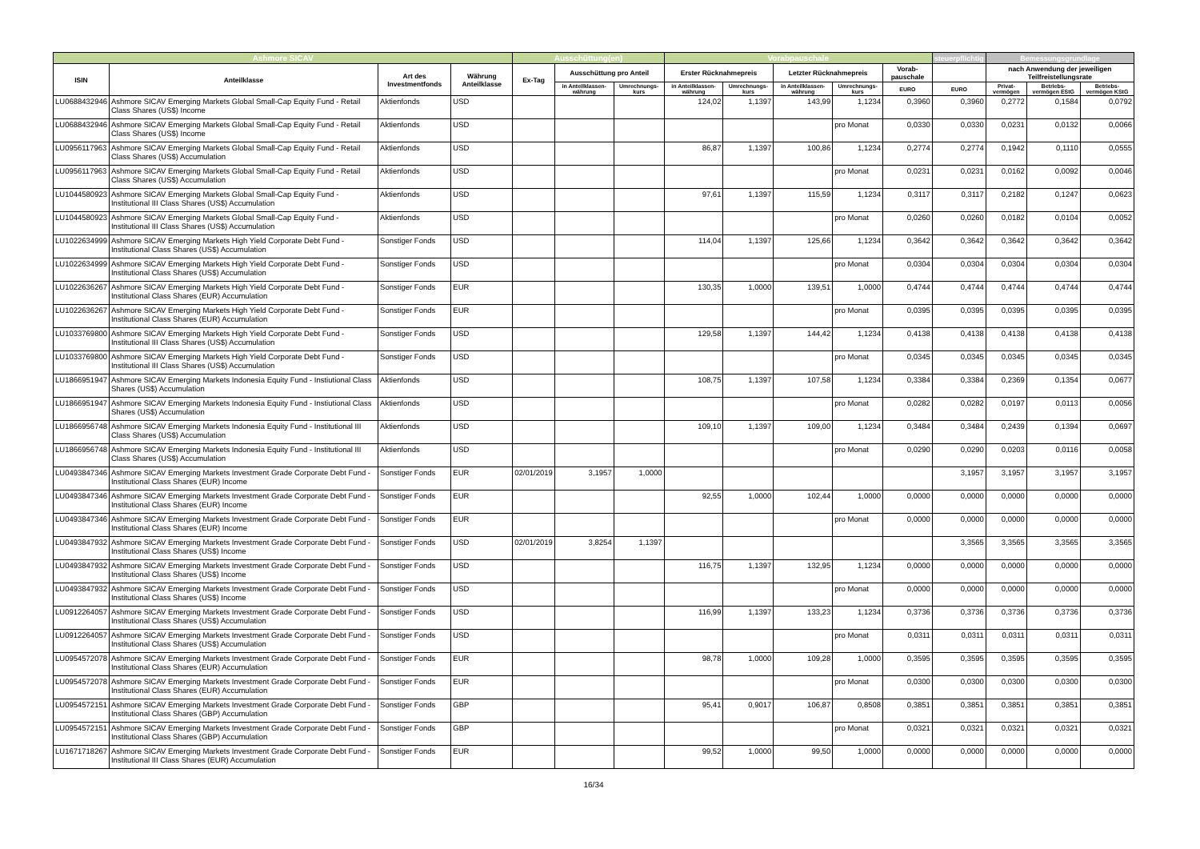| Ashmore SICAV | | | | Ausschüttung(en) | | | Vorabpauschale | | | | | steuerpflichtig | Bemessungsgrundlage | | |
| --- | --- | --- | --- | --- | --- | --- | --- | --- | --- | --- | --- | --- | --- | --- | --- |
| ISIN | Anteilklasse | Art des Investmentfonds | Währung Anteilklasse | Ex-Tag | Ausschüttung pro Anteil | | Erster Rücknahmepreis | | Letzter Rücknahmepreis | | Vorab-pauschale | | nach Anwendung der jeweiligen Teilfreistellungsrate | | |
| | | | | | in Anteilklassen-währung | Umrechnungs-kurs | in Anteilklassen-währung | Umrechnungs-kurs | in Anteilklassen-währung | Umrechnungs-kurs | EURO | EURO | Privat-vermögen | Betriebs-vermögen EStG | Betriebs-vermögen KStG |
| LU0688432946 | Ashmore SICAV Emerging Markets Global Small-Cap Equity Fund - Retail Class Shares (US$) Income | Aktienfonds | USD | | | | 124,02 | 1,1397 | 143,99 | 1,1234 | 0,3960 | 0,3960 | 0,2772 | 0,1584 | 0,0792 |
| LU0688432946 | Ashmore SICAV Emerging Markets Global Small-Cap Equity Fund - Retail Class Shares (US$) Income | Aktienfonds | USD | | | | | | | pro Monat | 0,0330 | 0,0330 | 0,0231 | 0,0132 | 0,0066 |
| LU0956117963 | Ashmore SICAV Emerging Markets Global Small-Cap Equity Fund - Retail Class Shares (US$) Accumulation | Aktienfonds | USD | | | | 86,87 | 1,1397 | 100,86 | 1,1234 | 0,2774 | 0,2774 | 0,1942 | 0,1110 | 0,0555 |
| LU0956117963 | Ashmore SICAV Emerging Markets Global Small-Cap Equity Fund - Retail Class Shares (US$) Accumulation | Aktienfonds | USD | | | | | | | pro Monat | 0,0231 | 0,0231 | 0,0162 | 0,0092 | 0,0046 |
| LU1044580923 | Ashmore SICAV Emerging Markets Global Small-Cap Equity Fund - Institutional III Class Shares (US$) Accumulation | Aktienfonds | USD | | | | 97,61 | 1,1397 | 115,59 | 1,1234 | 0,3117 | 0,3117 | 0,2182 | 0,1247 | 0,0623 |
| LU1044580923 | Ashmore SICAV Emerging Markets Global Small-Cap Equity Fund - Institutional III Class Shares (US$) Accumulation | Aktienfonds | USD | | | | | | | pro Monat | 0,0260 | 0,0260 | 0,0182 | 0,0104 | 0,0052 |
| LU1022634999 | Ashmore SICAV Emerging Markets High Yield Corporate Debt Fund - Institutional Class Shares (US$) Accumulation | Sonstiger Fonds | USD | | | | 114,04 | 1,1397 | 125,66 | 1,1234 | 0,3642 | 0,3642 | 0,3642 | 0,3642 | 0,3642 |
| LU1022634999 | Ashmore SICAV Emerging Markets High Yield Corporate Debt Fund - Institutional Class Shares (US$) Accumulation | Sonstiger Fonds | USD | | | | | | | pro Monat | 0,0304 | 0,0304 | 0,0304 | 0,0304 | 0,0304 |
| LU1022636267 | Ashmore SICAV Emerging Markets High Yield Corporate Debt Fund - Institutional Class Shares (EUR) Accumulation | Sonstiger Fonds | EUR | | | | 130,35 | 1,0000 | 139,51 | 1,0000 | 0,4744 | 0,4744 | 0,4744 | 0,4744 | 0,4744 |
| LU1022636267 | Ashmore SICAV Emerging Markets High Yield Corporate Debt Fund - Institutional Class Shares (EUR) Accumulation | Sonstiger Fonds | EUR | | | | | | | pro Monat | 0,0395 | 0,0395 | 0,0395 | 0,0395 | 0,0395 |
| LU1033769800 | Ashmore SICAV Emerging Markets High Yield Corporate Debt Fund - Institutional III Class Shares (US$) Accumulation | Sonstiger Fonds | USD | | | | 129,58 | 1,1397 | 144,42 | 1,1234 | 0,4138 | 0,4138 | 0,4138 | 0,4138 | 0,4138 |
| LU1033769800 | Ashmore SICAV Emerging Markets High Yield Corporate Debt Fund - Institutional III Class Shares (US$) Accumulation | Sonstiger Fonds | USD | | | | | | | pro Monat | 0,0345 | 0,0345 | 0,0345 | 0,0345 | 0,0345 |
| LU1866951947 | Ashmore SICAV Emerging Markets Indonesia Equity Fund - Instiutional Class Shares (US$) Accumulation | Aktienfonds | USD | | | | 108,75 | 1,1397 | 107,58 | 1,1234 | 0,3384 | 0,3384 | 0,2369 | 0,1354 | 0,0677 |
| LU1866951947 | Ashmore SICAV Emerging Markets Indonesia Equity Fund - Instiutional Class Shares (US$) Accumulation | Aktienfonds | USD | | | | | | | pro Monat | 0,0282 | 0,0282 | 0,0197 | 0,0113 | 0,0056 |
| LU1866956748 | Ashmore SICAV Emerging Markets Indonesia Equity Fund - Institutional III Class Shares (US$) Accumulation | Aktienfonds | USD | | | | 109,10 | 1,1397 | 109,00 | 1,1234 | 0,3484 | 0,3484 | 0,2439 | 0,1394 | 0,0697 |
| LU1866956748 | Ashmore SICAV Emerging Markets Indonesia Equity Fund - Institutional III Class Shares (US$) Accumulation | Aktienfonds | USD | | | | | | | pro Monat | 0,0290 | 0,0290 | 0,0203 | 0,0116 | 0,0058 |
| LU0493847346 | Ashmore SICAV Emerging Markets Investment Grade Corporate Debt Fund - Institutional Class Shares (EUR) Income | Sonstiger Fonds | EUR | 02/01/2019 | 3,1957 | 1,0000 | | | | | | 3,1957 | 3,1957 | 3,1957 | 3,1957 |
| LU0493847346 | Ashmore SICAV Emerging Markets Investment Grade Corporate Debt Fund - Institutional Class Shares (EUR) Income | Sonstiger Fonds | EUR | | | | 92,55 | 1,0000 | 102,44 | 1,0000 | 0,0000 | 0,0000 | 0,0000 | 0,0000 | 0,0000 |
| LU0493847346 | Ashmore SICAV Emerging Markets Investment Grade Corporate Debt Fund - Institutional Class Shares (EUR) Income | Sonstiger Fonds | EUR | | | | | | | pro Monat | 0,0000 | 0,0000 | 0,0000 | 0,0000 | 0,0000 |
| LU0493847932 | Ashmore SICAV Emerging Markets Investment Grade Corporate Debt Fund - Institutional Class Shares (US$) Income | Sonstiger Fonds | USD | 02/01/2019 | 3,8254 | 1,1397 | | | | | | 3,3565 | 3,3565 | 3,3565 | 3,3565 |
| LU0493847932 | Ashmore SICAV Emerging Markets Investment Grade Corporate Debt Fund - Institutional Class Shares (US$) Income | Sonstiger Fonds | USD | | | | 116,75 | 1,1397 | 132,95 | 1,1234 | 0,0000 | 0,0000 | 0,0000 | 0,0000 | 0,0000 |
| LU0493847932 | Ashmore SICAV Emerging Markets Investment Grade Corporate Debt Fund - Institutional Class Shares (US$) Income | Sonstiger Fonds | USD | | | | | | | pro Monat | 0,0000 | 0,0000 | 0,0000 | 0,0000 | 0,0000 |
| LU0912264057 | Ashmore SICAV Emerging Markets Investment Grade Corporate Debt Fund - Institutional Class Shares (US$) Accumulation | Sonstiger Fonds | USD | | | | 116,99 | 1,1397 | 133,23 | 1,1234 | 0,3736 | 0,3736 | 0,3736 | 0,3736 | 0,3736 |
| LU0912264057 | Ashmore SICAV Emerging Markets Investment Grade Corporate Debt Fund - Institutional Class Shares (US$) Accumulation | Sonstiger Fonds | USD | | | | | | | pro Monat | 0,0311 | 0,0311 | 0,0311 | 0,0311 | 0,0311 |
| LU0954572078 | Ashmore SICAV Emerging Markets Investment Grade Corporate Debt Fund - Institutional Class Shares (EUR) Accumulation | Sonstiger Fonds | EUR | | | | 98,78 | 1,0000 | 109,28 | 1,0000 | 0,3595 | 0,3595 | 0,3595 | 0,3595 | 0,3595 |
| LU0954572078 | Ashmore SICAV Emerging Markets Investment Grade Corporate Debt Fund - Institutional Class Shares (EUR) Accumulation | Sonstiger Fonds | EUR | | | | | | | pro Monat | 0,0300 | 0,0300 | 0,0300 | 0,0300 | 0,0300 |
| LU0954572151 | Ashmore SICAV Emerging Markets Investment Grade Corporate Debt Fund - Institutional Class Shares (GBP) Accumulation | Sonstiger Fonds | GBP | | | | 95,41 | 0,9017 | 106,87 | 0,8508 | 0,3851 | 0,3851 | 0,3851 | 0,3851 | 0,3851 |
| LU0954572151 | Ashmore SICAV Emerging Markets Investment Grade Corporate Debt Fund - Institutional Class Shares (GBP) Accumulation | Sonstiger Fonds | GBP | | | | | | | pro Monat | 0,0321 | 0,0321 | 0,0321 | 0,0321 | 0,0321 |
| LU1671718267 | Ashmore SICAV Emerging Markets Investment Grade Corporate Debt Fund - Institutional III Class Shares (EUR) Accumulation | Sonstiger Fonds | EUR | | | | 99,52 | 1,0000 | 99,50 | 1,0000 | 0,0000 | 0,0000 | 0,0000 | 0,0000 | 0,0000 |
16/34